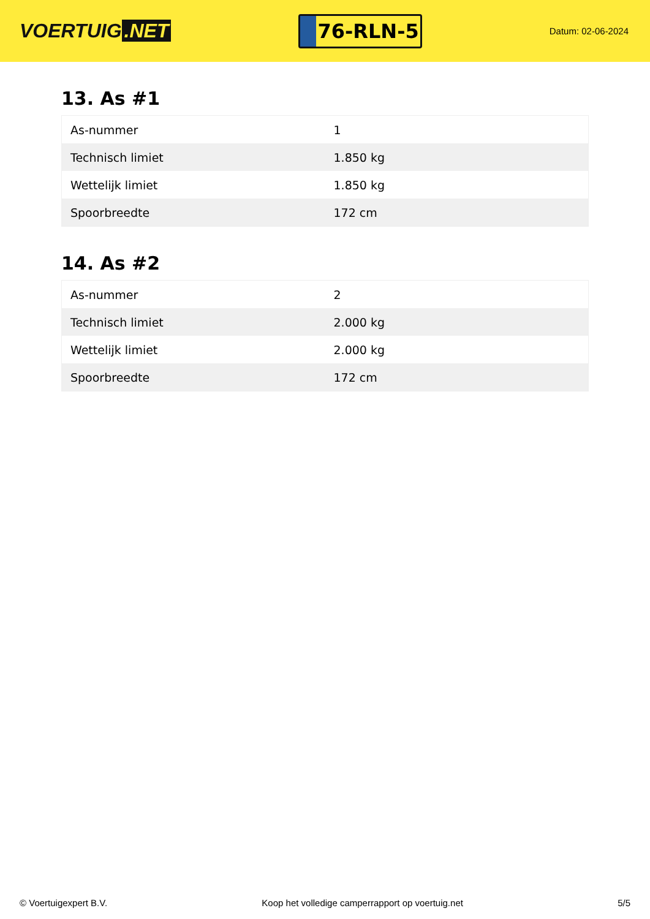VOERTUIG.NET
76-RLN-5
Datum: 02-06-2024
13. As #1
| As-nummer | 1 |
| Technisch limiet | 1.850 kg |
| Wettelijk limiet | 1.850 kg |
| Spoorbreedte | 172 cm |
14. As #2
| As-nummer | 2 |
| Technisch limiet | 2.000 kg |
| Wettelijk limiet | 2.000 kg |
| Spoorbreedte | 172 cm |
© Voertuigexpert B.V. Koop het volledige camperrapport op voertuig.net 5/5